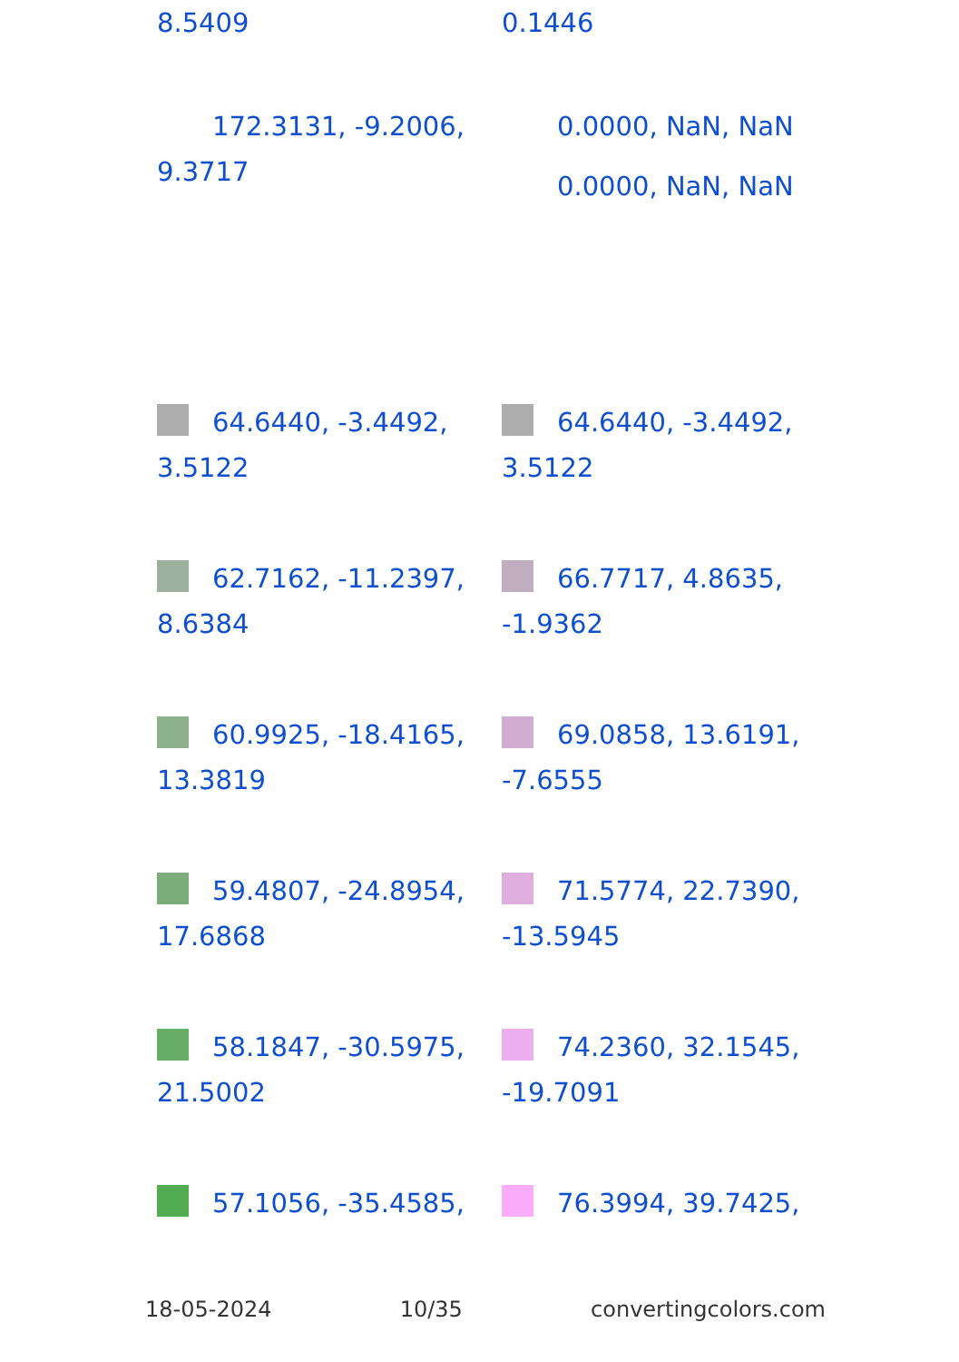8.5409 0.1446
172.3131, -9.2006, 9.3717
0.0000, NaN, NaN
0.0000, NaN, NaN
64.6440, -3.4492, 3.5122
64.6440, -3.4492, 3.5122
62.7162, -11.2397, 8.6384
66.7717, 4.8635, -1.9362
60.9925, -18.4165, 13.3819
69.0858, 13.6191, -7.6555
59.4807, -24.8954, 17.6868
71.5774, 22.7390, -13.5945
58.1847, -30.5975, 21.5002
74.2360, 32.1545, -19.7091
57.1056, -35.4585, 76.3994, 39.7425,
18-05-2024 10/35 convertingcolors.com